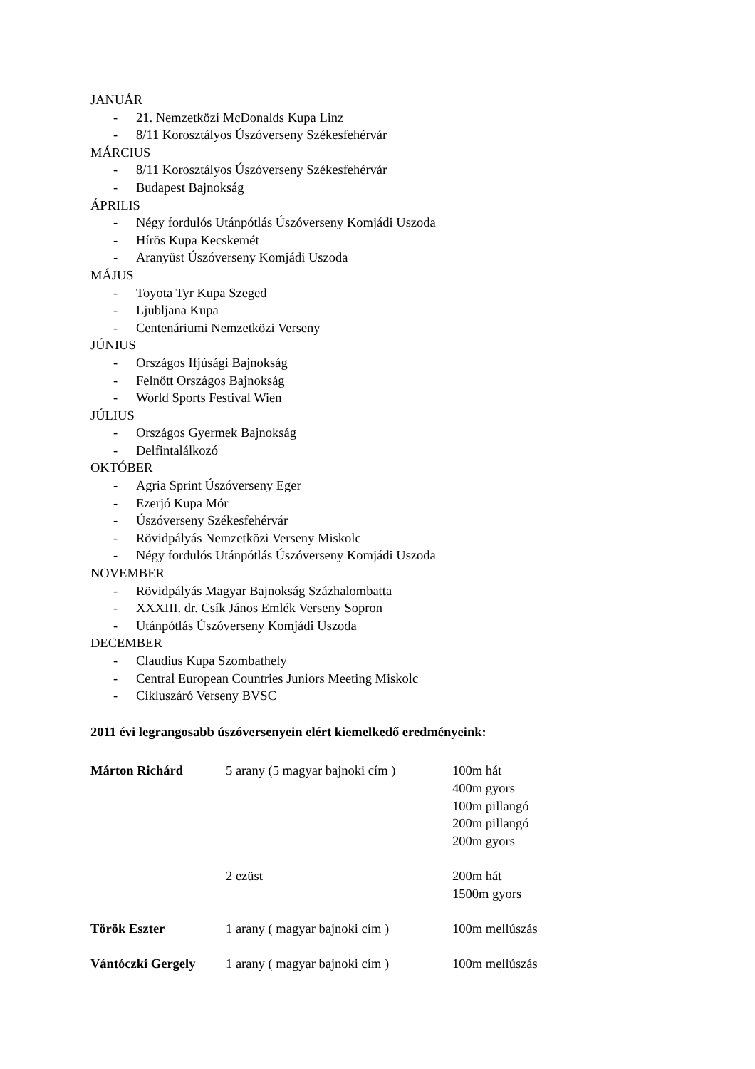JANUÁR
- 21. Nemzetközi McDonalds Kupa Linz
- 8/11 Korosztályos Úszóverseny Székesfehérvár
MÁRCIUS
- 8/11 Korosztályos Úszóverseny Székesfehérvár
- Budapest Bajnokság
ÁPRILIS
- Négy fordulós Utánpótlás Úszóverseny Komjádi Uszoda
- Hírös Kupa Kecskemét
- Aranyüst Úszóverseny Komjádi Uszoda
MÁJUS
- Toyota Tyr Kupa Szeged
- Ljubljana Kupa
- Centenáriumi Nemzetközi Verseny
JÚNIUS
- Országos Ifjúsági Bajnokság
- Felnőtt Országos Bajnokság
- World Sports Festival Wien
JÚLIUS
- Országos Gyermek Bajnokság
- Delfintalálkozó
OKTÓBER
- Agria Sprint Úszóverseny Eger
- Ezerjó Kupa Mór
- Úszóverseny Székesfehérvár
- Rövidpályás Nemzetközi Verseny Miskolc
- Négy fordulós Utánpótlás Úszóverseny Komjádi Uszoda
NOVEMBER
- Rövidpályás Magyar Bajnokság Százhalombatta
- XXXIII. dr. Csík János Emlék Verseny Sopron
- Utánpótlás Úszóverseny Komjádi Uszoda
DECEMBER
- Claudius Kupa Szombathely
- Central European Countries Juniors Meeting Miskolc
- Cikluszáró Verseny BVSC
2011 évi legrangosabb úszóversenyein elért kiemelkedő eredményeink:
| Márton Richárd | 5 arany (5 magyar bajnoki cím ) | 100m hát 400m gyors 100m pillangó 200m pillangó 200m gyors |
| | 2 ezüst | 200m hát 1500m gyors |
| Török Eszter | 1 arany ( magyar bajnoki cím ) | 100m mellúszás |
| Vántóczki Gergely | 1 arany ( magyar bajnoki cím ) | 100m mellúszás |